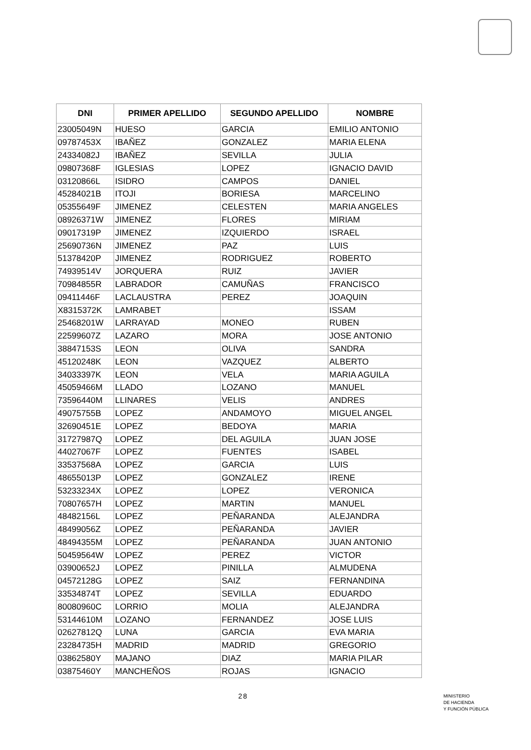| DNI | PRIMER APELLIDO | SEGUNDO APELLIDO | NOMBRE |
| --- | --- | --- | --- |
| 23005049N | HUESO | GARCIA | EMILIO ANTONIO |
| 09787453X | IBAÑEZ | GONZALEZ | MARIA ELENA |
| 24334082J | IBAÑEZ | SEVILLA | JULIA |
| 09807368F | IGLESIAS | LOPEZ | IGNACIO DAVID |
| 03120866L | ISIDRO | CAMPOS | DANIEL |
| 45284021B | ITOJI | BORIESA | MARCELINO |
| 05355649F | JIMENEZ | CELESTEN | MARIA ANGELES |
| 08926371W | JIMENEZ | FLORES | MIRIAM |
| 09017319P | JIMENEZ | IZQUIERDO | ISRAEL |
| 25690736N | JIMENEZ | PAZ | LUIS |
| 51378420P | JIMENEZ | RODRIGUEZ | ROBERTO |
| 74939514V | JORQUERA | RUIZ | JAVIER |
| 70984855R | LABRADOR | CAMUÑAS | FRANCISCO |
| 09411446F | LACLAUSTRA | PEREZ | JOAQUIN |
| X8315372K | LAMRABET | | ISSAM |
| 25468201W | LARRAYAD | MONEO | RUBEN |
| 22599607Z | LAZARO | MORA | JOSE ANTONIO |
| 38847153S | LEON | OLIVA | SANDRA |
| 45120248K | LEON | VAZQUEZ | ALBERTO |
| 34033397K | LEON | VELA | MARIA AGUILA |
| 45059466M | LLADO | LOZANO | MANUEL |
| 73596440M | LLINARES | VELIS | ANDRES |
| 49075755B | LOPEZ | ANDAMOYO | MIGUEL ANGEL |
| 32690451E | LOPEZ | BEDOYA | MARIA |
| 31727987Q | LOPEZ | DEL AGUILA | JUAN JOSE |
| 44027067F | LOPEZ | FUENTES | ISABEL |
| 33537568A | LOPEZ | GARCIA | LUIS |
| 48655013P | LOPEZ | GONZALEZ | IRENE |
| 53233234X | LOPEZ | LOPEZ | VERONICA |
| 70807657H | LOPEZ | MARTIN | MANUEL |
| 48482156L | LOPEZ | PEÑARANDA | ALEJANDRA |
| 48499056Z | LOPEZ | PEÑARANDA | JAVIER |
| 48494355M | LOPEZ | PEÑARANDA | JUAN ANTONIO |
| 50459564W | LOPEZ | PEREZ | VICTOR |
| 03900652J | LOPEZ | PINILLA | ALMUDENA |
| 04572128G | LOPEZ | SAIZ | FERNANDINA |
| 33534874T | LOPEZ | SEVILLA | EDUARDO |
| 80080960C | LORRIO | MOLIA | ALEJANDRA |
| 53144610M | LOZANO | FERNANDEZ | JOSE LUIS |
| 02627812Q | LUNA | GARCIA | EVA MARIA |
| 23284735H | MADRID | MADRID | GREGORIO |
| 03862580Y | MAJANO | DIAZ | MARIA PILAR |
| 03875460Y | MANCHEÑOS | ROJAS | IGNACIO |
28
MINISTERIO
DE HACIENDA
Y FUNCIÓN PÚBLICA